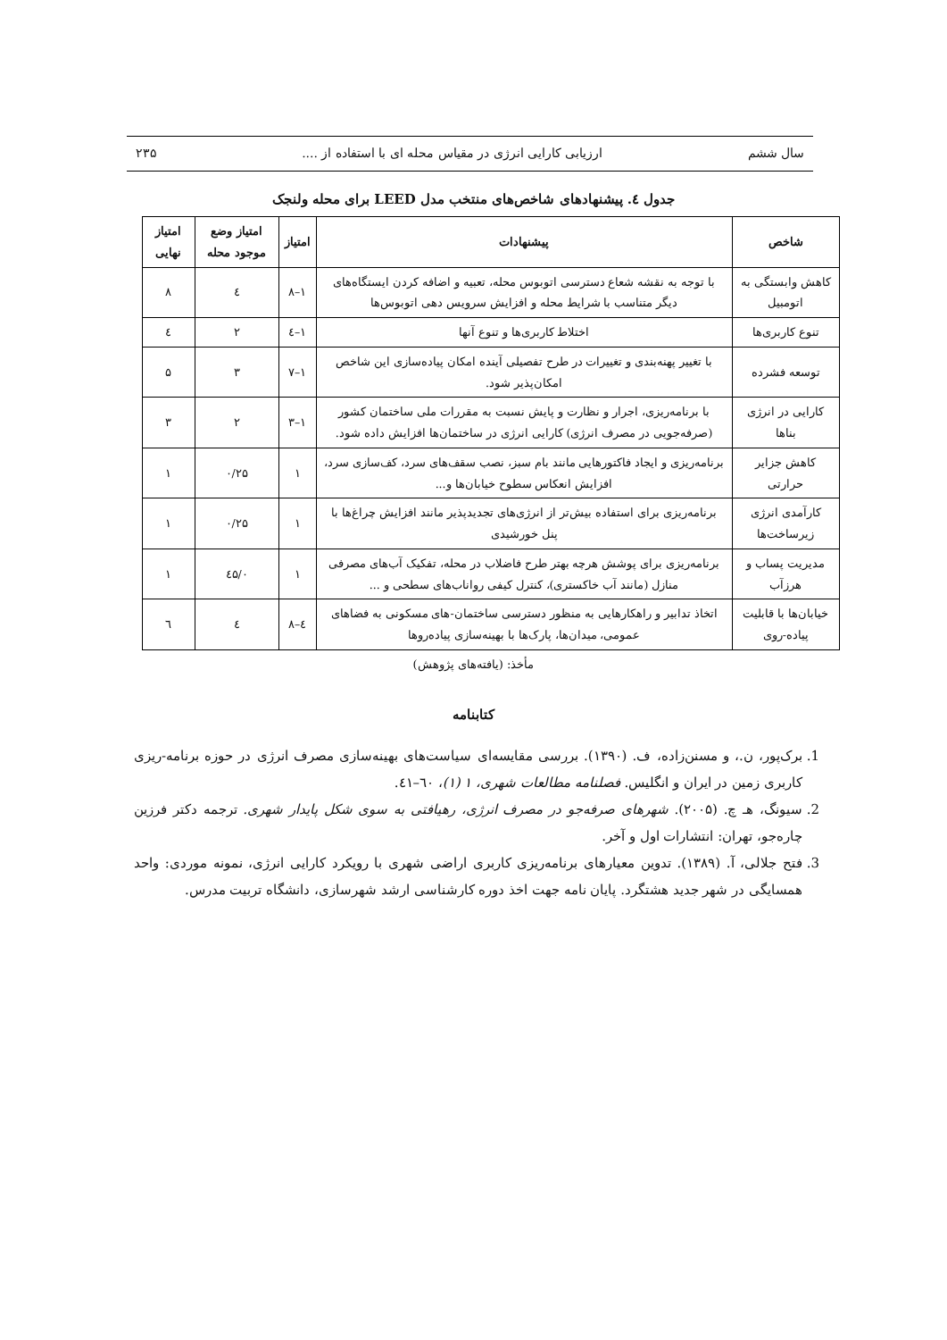سال ششم ارزیابی کارایی انرژی در مقیاس محله ای با استفاده از .... ۲۳۵
جدول ٤. پیشنهادهای شاخص‌های منتخب مدل LEED برای محله ولنجک
| شاخص | پیشنهادات | امتیاز | امتیاز وضع موجود محله | امتیاز نهایی |
| --- | --- | --- | --- | --- |
| کاهش وابستگی به اتومبیل | با توجه به نقشه شعاع دسترسی اتوبوس محله، تعبیه و اضافه کردن ایستگاه‌های دیگر متناسب با شرایط محله و افزایش سرویس دهی اتوبوس‌ها | ۱–۸ | ٤ | ۸ |
| تنوع کاربری‌ها | اختلاط کاربری‌ها و تنوع آنها | ۱–٤ | ۲ | ٤ |
| توسعه فشرده | با تغییر پهنه‌بندی و تغییرات در طرح تفصیلی آینده امکان پیاده‌سازی این شاخص امکان‌پذیر شود. | ۱–۷ | ۳ | ۵ |
| کارایی در انرژی بناها | با برنامه‌ریزی، اجرار و نظارت و پایش نسبت به مقررات ملی ساختمان کشور (صرفه‌جویی در مصرف انرژی) کارایی انرژی در ساختمان‌ها افزایش داده شود. | ۱–۳ | ۲ | ۳ |
| کاهش جزایر حرارتی | برنامه‌ریزی و ایجاد فاکتورهایی مانند بام سبز، نصب سقف‌های سرد، کف‌سازی سرد، افزایش انعکاس سطوح خیابان‌ها و... | ۱ | ۰/۲۵ | ۱ |
| کارآمدی انرژی زیرساخت‌ها | برنامه‌ریزی برای استفاده بیش‌تر از انرژی‌های تجدیدپذیر مانند افزایش چراغ‌ها با پنل خورشیدی | ۱ | ۰/۲۵ | ۱ |
| مدیریت پساب و هرزآب | برنامه‌ریزی برای پوشش هرچه بهتر طرح فاضلاب در محله، تفکیک آب‌های مصرفی منازل (مانند آب خاکستری)، کنترل کیفی رواناب‌های سطحی و ... | ۱ | ۰/٤۵ | ۱ |
| خیابان‌ها با قابلیت پیاده-روی | اتخاذ تدابیر و راهکارهایی به منظور دسترسی ساختمان-های مسکونی به فضاهای عمومی، میدان‌ها، پارک‌ها با بهینه‌سازی پیاده‌روها | ٤–۸ | ٤ | ٦ |
مأخذ: (یافته‌های پژوهش)
کتابنامه
1. برک‌پور، ن.، و مسنن‌زاده، ف. (۱۳۹۰). بررسی مقایسه‌ای سیاست‌های بهینه‌سازی مصرف انرژی در حوزه برنامه-ریزی کاربری زمین در ایران و انگلیس. فصلنامه مطالعات شهری، ۱ (۱)، ٦۰–٤۱.
2. سیونگ، هـ چ. (۲۰۰۵). شهرهای صرفه‌جو در مصرف انرژی، رهیافتی به سوی شکل پایدار شهری. ترجمه دکتر فرزین چاره‌جو، تهران: انتشارات اول و آخر.
3. فتح جلالی، آ. (۱۳۸۹). تدوین معیارهای برنامه‌ریزی کاربری اراضی شهری با رویکرد کارایی انرژی، نمونه موردی: واحد همسایگی در شهر جدید هشتگرد. پایان نامه جهت اخذ دوره کارشناسی ارشد شهرسازی، دانشگاه تربیت مدرس.